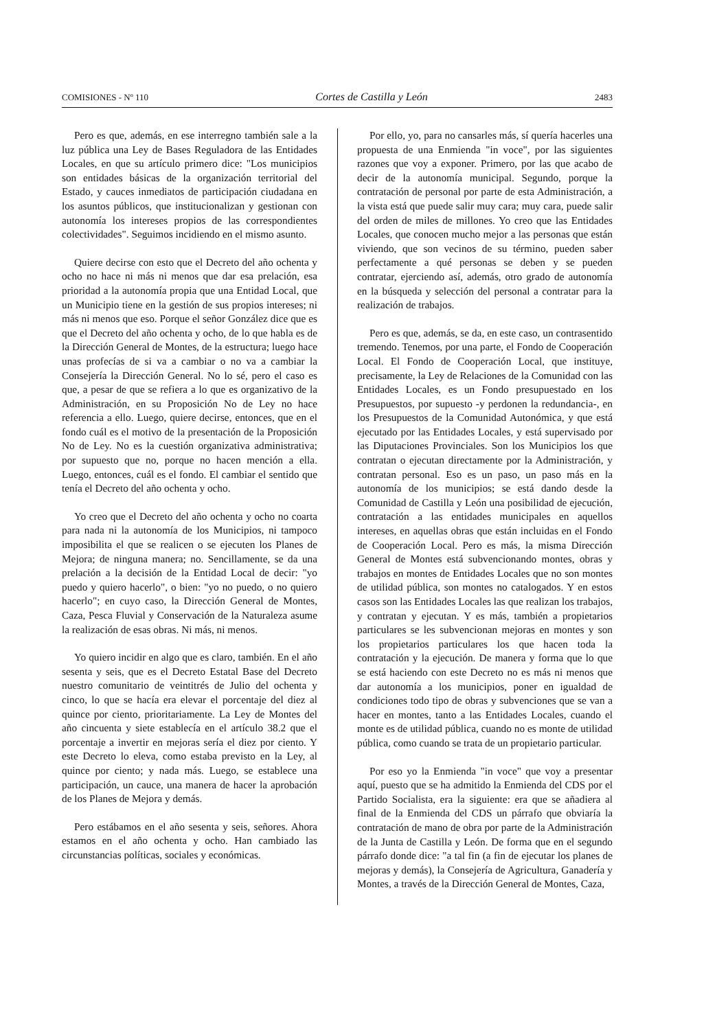COMISIONES - Nº 110 Cortes de Castilla y León 2483
Pero es que, además, en ese interregno también sale a la luz pública una Ley de Bases Reguladora de las Entidades Locales, en que su artículo primero dice: "Los municipios son entidades básicas de la organización territorial del Estado, y cauces inmediatos de participación ciudadana en los asuntos públicos, que institucionalizan y gestionan con autonomía los intereses propios de las correspondientes colectividades". Seguimos incidiendo en el mismo asunto.
Quiere decirse con esto que el Decreto del año ochenta y ocho no hace ni más ni menos que dar esa prelación, esa prioridad a la autonomía propia que una Entidad Local, que un Municipio tiene en la gestión de sus propios intereses; ni más ni menos que eso. Porque el señor González dice que es que el Decreto del año ochenta y ocho, de lo que habla es de la Dirección General de Montes, de la estructura; luego hace unas profecías de si va a cambiar o no va a cambiar la Consejería la Dirección General. No lo sé, pero el caso es que, a pesar de que se refiera a lo que es organizativo de la Administración, en su Proposición No de Ley no hace referencia a ello. Luego, quiere decirse, entonces, que en el fondo cuál es el motivo de la presentación de la Proposición No de Ley. No es la cuestión organizativa administrativa; por supuesto que no, porque no hacen mención a ella. Luego, entonces, cuál es el fondo. El cambiar el sentido que tenía el Decreto del año ochenta y ocho.
Yo creo que el Decreto del año ochenta y ocho no coarta para nada ni la autonomía de los Municipios, ni tampoco imposibilita el que se realicen o se ejecuten los Planes de Mejora; de ninguna manera; no. Sencillamente, se da una prelación a la decisión de la Entidad Local de decir: "yo puedo y quiero hacerlo", o bien: "yo no puedo, o no quiero hacerlo"; en cuyo caso, la Dirección General de Montes, Caza, Pesca Fluvial y Conservación de la Naturaleza asume la realización de esas obras. Ni más, ni menos.
Yo quiero incidir en algo que es claro, también. En el año sesenta y seis, que es el Decreto Estatal Base del Decreto nuestro comunitario de veintitrés de Julio del ochenta y cinco, lo que se hacía era elevar el porcentaje del diez al quince por ciento, prioritariamente. La Ley de Montes del año cincuenta y siete establecía en el artículo 38.2 que el porcentaje a invertir en mejoras sería el diez por ciento. Y este Decreto lo eleva, como estaba previsto en la Ley, al quince por ciento; y nada más. Luego, se establece una participación, un cauce, una manera de hacer la aprobación de los Planes de Mejora y demás.
Pero estábamos en el año sesenta y seis, señores. Ahora estamos en el año ochenta y ocho. Han cambiado las circunstancias políticas, sociales y económicas.
Por ello, yo, para no cansarles más, sí quería hacerles una propuesta de una Enmienda "in voce", por las siguientes razones que voy a exponer. Primero, por las que acabo de decir de la autonomía municipal. Segundo, porque la contratación de personal por parte de esta Administración, a la vista está que puede salir muy cara; muy cara, puede salir del orden de miles de millones. Yo creo que las Entidades Locales, que conocen mucho mejor a las personas que están viviendo, que son vecinos de su término, pueden saber perfectamente a qué personas se deben y se pueden contratar, ejerciendo así, además, otro grado de autonomía en la búsqueda y selección del personal a contratar para la realización de trabajos.
Pero es que, además, se da, en este caso, un contrasentido tremendo. Tenemos, por una parte, el Fondo de Cooperación Local. El Fondo de Cooperación Local, que instituye, precisamente, la Ley de Relaciones de la Comunidad con las Entidades Locales, es un Fondo presupuestado en los Presupuestos, por supuesto -y perdonen la redundancia-, en los Presupuestos de la Comunidad Autonómica, y que está ejecutado por las Entidades Locales, y está supervisado por las Diputaciones Provinciales. Son los Municipios los que contratan o ejecutan directamente por la Administración, y contratan personal. Eso es un paso, un paso más en la autonomía de los municipios; se está dando desde la Comunidad de Castilla y León una posibilidad de ejecución, contratación a las entidades municipales en aquellos intereses, en aquellas obras que están incluidas en el Fondo de Cooperación Local. Pero es más, la misma Dirección General de Montes está subvencionando montes, obras y trabajos en montes de Entidades Locales que no son montes de utilidad pública, son montes no catalogados. Y en estos casos son las Entidades Locales las que realizan los trabajos, y contratan y ejecutan. Y es más, también a propietarios particulares se les subvencionan mejoras en montes y son los propietarios particulares los que hacen toda la contratación y la ejecución. De manera y forma que lo que se está haciendo con este Decreto no es más ni menos que dar autonomía a los municipios, poner en igualdad de condiciones todo tipo de obras y subvenciones que se van a hacer en montes, tanto a las Entidades Locales, cuando el monte es de utilidad pública, cuando no es monte de utilidad pública, como cuando se trata de un propietario particular.
Por eso yo la Enmienda "in voce" que voy a presentar aquí, puesto que se ha admitido la Enmienda del CDS por el Partido Socialista, era la siguiente: era que se añadiera al final de la Enmienda del CDS un párrafo que obviaría la contratación de mano de obra por parte de la Administración de la Junta de Castilla y León. De forma que en el segundo párrafo donde dice: "a tal fin (a fin de ejecutar los planes de mejoras y demás), la Consejería de Agricultura, Ganadería y Montes, a través de la Dirección General de Montes, Caza,